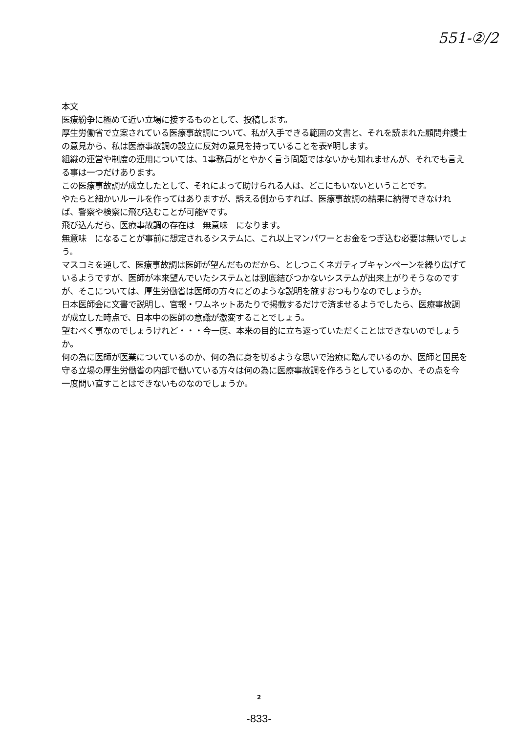551-②/2
本文
医療紛争に極めて近い立場に接するものとして、投稿します。
厚生労働省で立案されている医療事故調について、私が入手できる範囲の文書と、それを読まれた顧問弁護士の意見から、私は医療事故調の設立に反対の意見を持っていることを表¥明します。
組織の運営や制度の運用については、1事務員がとやかく言う問題ではないかも知れませんが、それでも言える事は一つだけあります。
この医療事故調が成立したとして、それによって助けられる人は、どこにもいないということです。
やたらと細かいルールを作ってはありますが、訴える側からすれば、医療事故調の結果に納得できなければ、警察や検察に飛び込むことが可能¥です。
飛び込んだら、医療事故調の存在は　無意味　になります。
無意味　になることが事前に想定されるシステムに、これ以上マンパワーとお金をつぎ込む必要は無いでしょう。
マスコミを通して、医療事故調は医師が望んだものだから、としつこくネガティブキャンペーンを繰り広げているようですが、医師が本来望んでいたシステムとは到底結びつかないシステムが出来上がりそうなのですが、そこについては、厚生労働省は医師の方々にどのような説明を施すおつもりなのでしょうか。
日本医師会に文書で説明し、官報・ワムネットあたりで掲載するだけで済ませるようでしたら、医療事故調が成立した時点で、日本中の医師の意識が激変することでしょう。
望むべく事なのでしょうけれど・・・今一度、本来の目的に立ち返っていただくことはできないのでしょうか。
何の為に医師が医業についているのか、何の為に身を切るような思いで治療に臨んでいるのか、医師と国民を守る立場の厚生労働省の内部で働いている方々は何の為に医療事故調を作ろうとしているのか、その点を今一度問い直すことはできないものなのでしょうか。
2
-833-